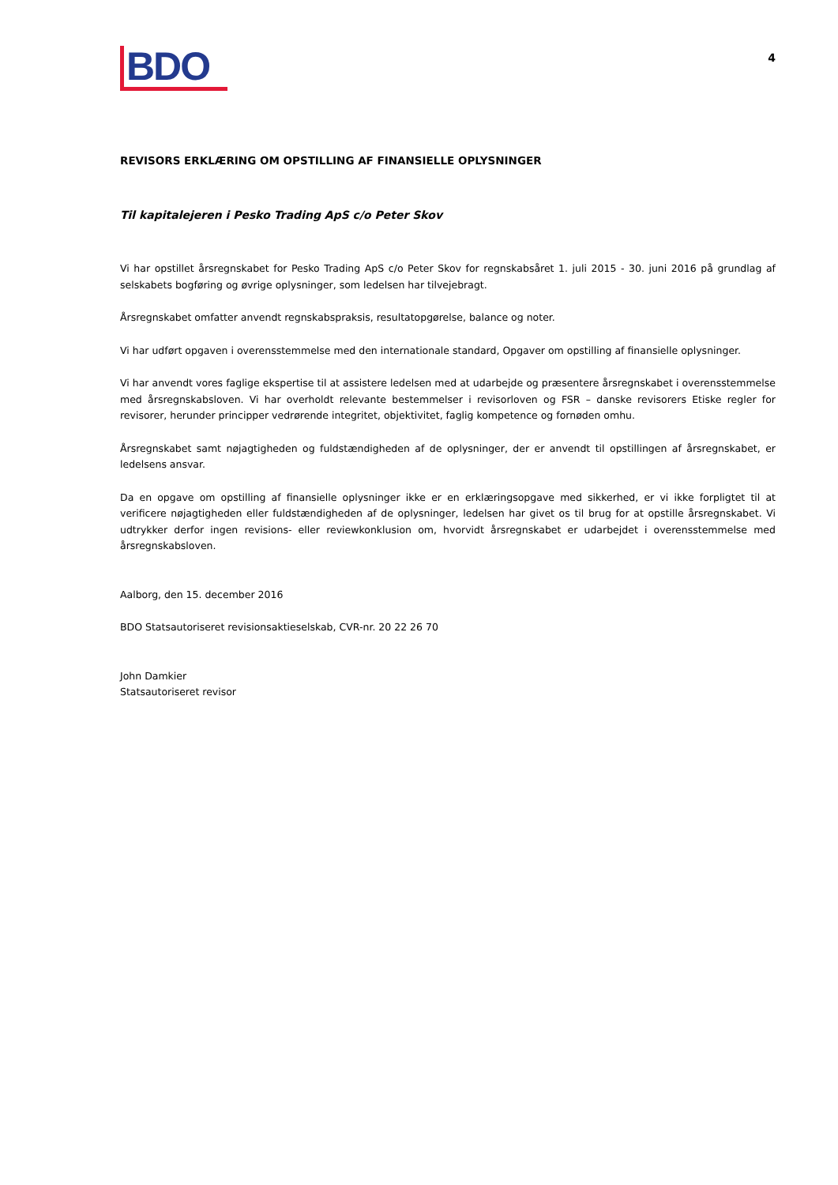BDO
4
REVISORS ERKLÆRING OM OPSTILLING AF FINANSIELLE OPLYSNINGER
Til kapitalejeren i Pesko Trading ApS c/o Peter Skov
Vi har opstillet årsregnskabet for Pesko Trading ApS c/o Peter Skov for regnskabsåret 1. juli 2015 - 30. juni 2016 på grundlag af selskabets bogføring og øvrige oplysninger, som ledelsen har tilvejebragt.
Årsregnskabet omfatter anvendt regnskabspraksis, resultatopgørelse, balance og noter.
Vi har udført opgaven i overensstemmelse med den internationale standard, Opgaver om opstilling af finansielle oplysninger.
Vi har anvendt vores faglige ekspertise til at assistere ledelsen med at udarbejde og præsentere årsregnskabet i overensstemmelse med årsregnskabsloven. Vi har overholdt relevante bestemmelser i revisorloven og FSR – danske revisorers Etiske regler for revisorer, herunder principper vedrørende integritet, objektivitet, faglig kompetence og fornøden omhu.
Årsregnskabet samt nøjagtigheden og fuldstændigheden af de oplysninger, der er anvendt til opstillingen af årsregnskabet, er ledelsens ansvar.
Da en opgave om opstilling af finansielle oplysninger ikke er en erklæringsopgave med sikkerhed, er vi ikke forpligtet til at verificere nøjagtigheden eller fuldstændigheden af de oplysninger, ledelsen har givet os til brug for at opstille årsregnskabet. Vi udtrykker derfor ingen revisions- eller reviewkonklusion om, hvorvidt årsregnskabet er udarbejdet i overensstemmelse med årsregnskabsloven.
Aalborg, den 15. december 2016
BDO Statsautoriseret revisionsaktieselskab, CVR-nr. 20 22 26 70
John Damkier
Statsautoriseret revisor